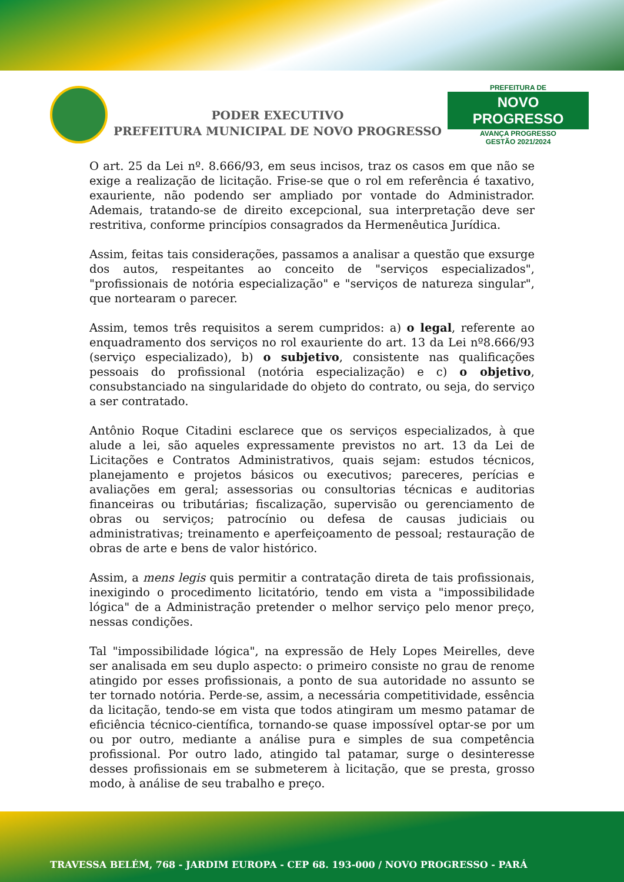PODER EXECUTIVO
PREFEITURA MUNICIPAL DE NOVO PROGRESSO
PREFEITURA DE
NOVO PROGRESSO
AVANÇA PROGRESSO
GESTÃO 2021/2024
O art. 25 da Lei nº. 8.666/93, em seus incisos, traz os casos em que não se exige a realização de licitação. Frise-se que o rol em referência é taxativo, exauriente, não podendo ser ampliado por vontade do Administrador. Ademais, tratando-se de direito excepcional, sua interpretação deve ser restritiva, conforme princípios consagrados da Hermenêutica Jurídica.
Assim, feitas tais considerações, passamos a analisar a questão que exsurge dos autos, respeitantes ao conceito de "serviços especializados", "profissionais de notória especialização" e "serviços de natureza singular", que nortearam o parecer.
Assim, temos três requisitos a serem cumpridos: a) o legal, referente ao enquadramento dos serviços no rol exauriente do art. 13 da Lei nº8.666/93 (serviço especializado), b) o subjetivo, consistente nas qualificações pessoais do profissional (notória especialização) e c) o objetivo, consubstanciado na singularidade do objeto do contrato, ou seja, do serviço a ser contratado.
Antônio Roque Citadini esclarece que os serviços especializados, à que alude a lei, são aqueles expressamente previstos no art. 13 da Lei de Licitações e Contratos Administrativos, quais sejam: estudos técnicos, planejamento e projetos básicos ou executivos; pareceres, perícias e avaliações em geral; assessorias ou consultorias técnicas e auditorias financeiras ou tributárias; fiscalização, supervisão ou gerenciamento de obras ou serviços; patrocínio ou defesa de causas judiciais ou administrativas; treinamento e aperfeiçoamento de pessoal; restauração de obras de arte e bens de valor histórico.
Assim, a mens legis quis permitir a contratação direta de tais profissionais, inexigindo o procedimento licitatório, tendo em vista a "impossibilidade lógica" de a Administração pretender o melhor serviço pelo menor preço, nessas condições.
Tal "impossibilidade lógica", na expressão de Hely Lopes Meirelles, deve ser analisada em seu duplo aspecto: o primeiro consiste no grau de renome atingido por esses profissionais, a ponto de sua autoridade no assunto se ter tornado notória. Perde-se, assim, a necessária competitividade, essência da licitação, tendo-se em vista que todos atingiram um mesmo patamar de eficiência técnico-científica, tornando-se quase impossível optar-se por um ou por outro, mediante a análise pura e simples de sua competência profissional. Por outro lado, atingido tal patamar, surge o desinteresse desses profissionais em se submeterem à licitação, que se presta, grosso modo, à análise de seu trabalho e preço.
TRAVESSA BELÉM, 768 - JARDIM EUROPA - CEP 68. 193-000 / NOVO PROGRESSO - PARÁ